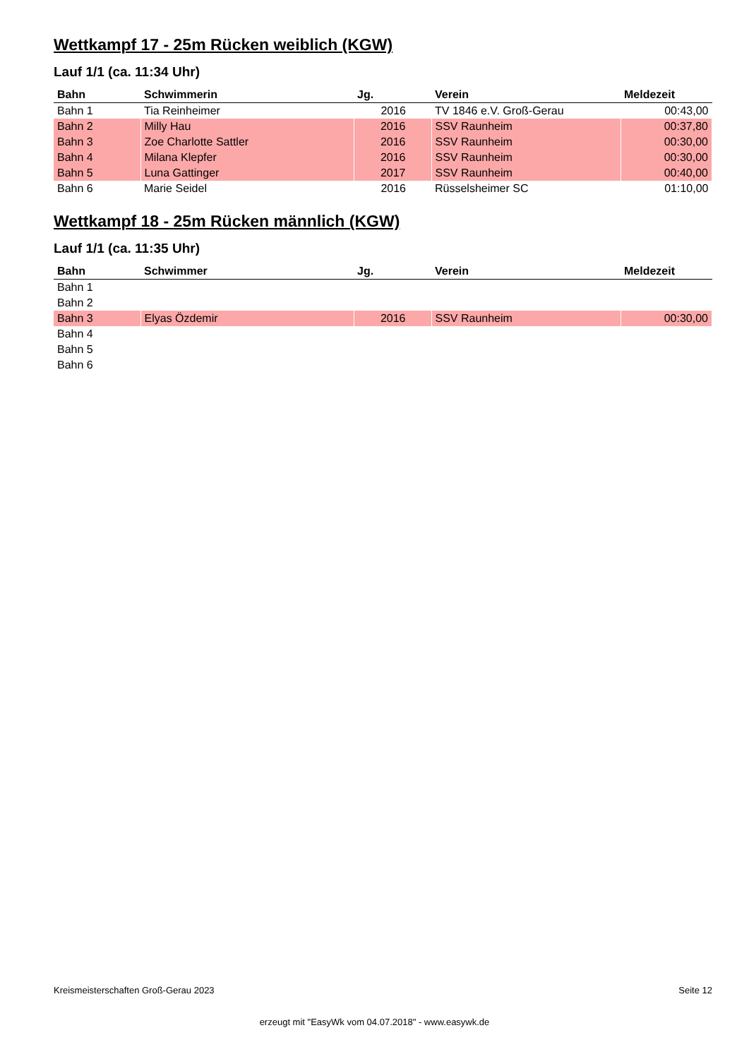Wettkampf 17 - 25m Rücken weiblich (KGW)
Lauf 1/1 (ca. 11:34 Uhr)
| Bahn | Schwimmerin | Jg. | Verein | Meldezeit |
| --- | --- | --- | --- | --- |
| Bahn 1 | Tia Reinheimer | 2016 | TV 1846 e.V. Groß-Gerau | 00:43,00 |
| Bahn 2 | Milly Hau | 2016 | SSV Raunheim | 00:37,80 |
| Bahn 3 | Zoe Charlotte Sattler | 2016 | SSV Raunheim | 00:30,00 |
| Bahn 4 | Milana Klepfer | 2016 | SSV Raunheim | 00:30,00 |
| Bahn 5 | Luna Gattinger | 2017 | SSV Raunheim | 00:40,00 |
| Bahn 6 | Marie Seidel | 2016 | Rüsselsheimer SC | 01:10,00 |
Wettkampf 18 - 25m Rücken männlich (KGW)
Lauf 1/1 (ca. 11:35 Uhr)
| Bahn | Schwimmer | Jg. | Verein | Meldezeit |
| --- | --- | --- | --- | --- |
| Bahn 1 | | | | |
| Bahn 2 | | | | |
| Bahn 3 | Elyas Özdemir | 2016 | SSV Raunheim | 00:30,00 |
| Bahn 4 | | | | |
| Bahn 5 | | | | |
| Bahn 6 | | | | |
Kreismeisterschaften Groß-Gerau 2023 Seite 12
erzeugt mit "EasyWk vom 04.07.2018" - www.easywk.de